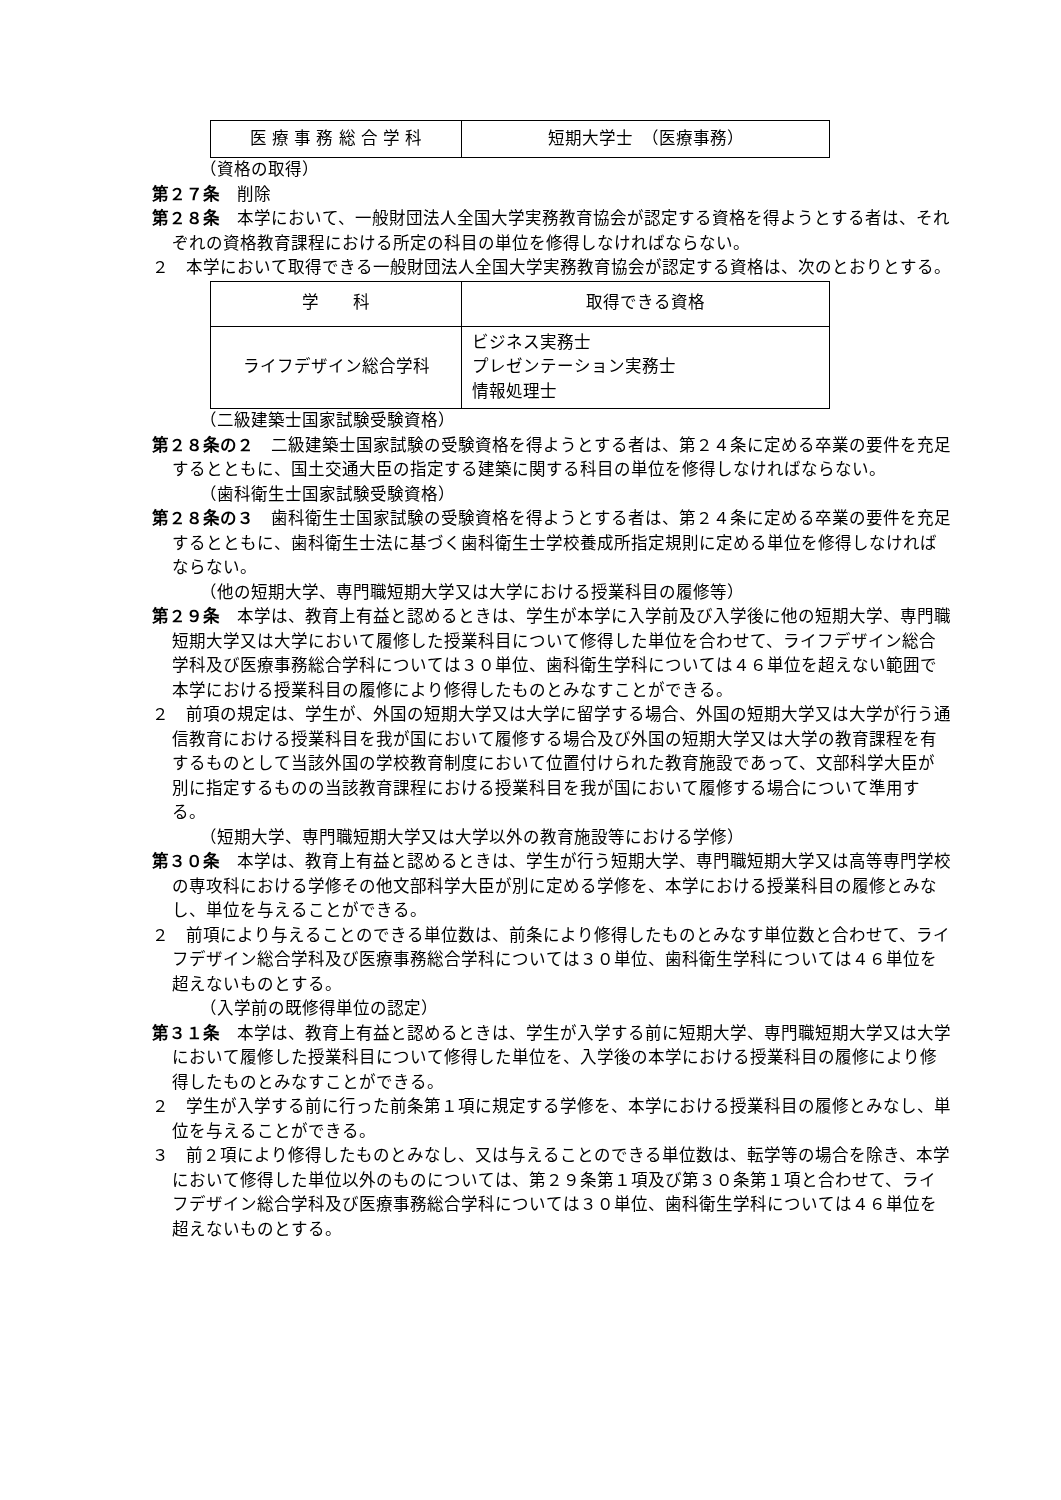| 医 療 事 務 総 合 学 科 | 短期大学士 （医療事務） |
（資格の取得）
第２７条　削除
第２８条　本学において、一般財団法人全国大学実務教育協会が認定する資格を得ようとする者は、それぞれの資格教育課程における所定の科目の単位を修得しなければならない。
２　本学において取得できる一般財団法人全国大学実務教育協会が認定する資格は、次のとおりとする。
| 学 科 | 取得できる資格 |
| --- | --- |
| ライフデザイン総合学科 | ビジネス実務士 プレゼンテーション実務士 情報処理士 |
（二級建築士国家試験受験資格）
第２８条の２　二級建築士国家試験の受験資格を得ようとする者は、第２４条に定める卒業の要件を充足するとともに、国土交通大臣の指定する建築に関する科目の単位を修得しなければならない。
（歯科衛生士国家試験受験資格）
第２８条の３　歯科衛生士国家試験の受験資格を得ようとする者は、第２４条に定める卒業の要件を充足するとともに、歯科衛生士法に基づく歯科衛生士学校養成所指定規則に定める単位を修得しなければならない。
（他の短期大学、専門職短期大学又は大学における授業科目の履修等）
第２９条　本学は、教育上有益と認めるときは、学生が本学に入学前及び入学後に他の短期大学、専門職短期大学又は大学において履修した授業科目について修得した単位を合わせて、ライフデザイン総合学科及び医療事務総合学科については３０単位、歯科衛生学科については４６単位を超えない範囲で本学における授業科目の履修により修得したものとみなすことができる。
２　前項の規定は、学生が、外国の短期大学又は大学に留学する場合、外国の短期大学又は大学が行う通信教育における授業科目を我が国において履修する場合及び外国の短期大学又は大学の教育課程を有するものとして当該外国の学校教育制度において位置付けられた教育施設であって、文部科学大臣が別に指定するものの当該教育課程における授業科目を我が国において履修する場合について準用する。
（短期大学、専門職短期大学又は大学以外の教育施設等における学修）
第３０条　本学は、教育上有益と認めるときは、学生が行う短期大学、専門職短期大学又は高等専門学校の専攻科における学修その他文部科学大臣が別に定める学修を、本学における授業科目の履修とみなし、単位を与えることができる。
２　前項により与えることのできる単位数は、前条により修得したものとみなす単位数と合わせて、ライフデザイン総合学科及び医療事務総合学科については３０単位、歯科衛生学科については４６単位を超えないものとする。
（入学前の既修得単位の認定）
第３１条　本学は、教育上有益と認めるときは、学生が入学する前に短期大学、専門職短期大学又は大学において履修した授業科目について修得した単位を、入学後の本学における授業科目の履修により修得したものとみなすことができる。
２　学生が入学する前に行った前条第１項に規定する学修を、本学における授業科目の履修とみなし、単位を与えることができる。
３　前２項により修得したものとみなし、又は与えることのできる単位数は、転学等の場合を除き、本学において修得した単位以外のものについては、第２９条第１項及び第３０条第１項と合わせて、ライフデザイン総合学科及び医療事務総合学科については３０単位、歯科衛生学科については４６単位を超えないものとする。